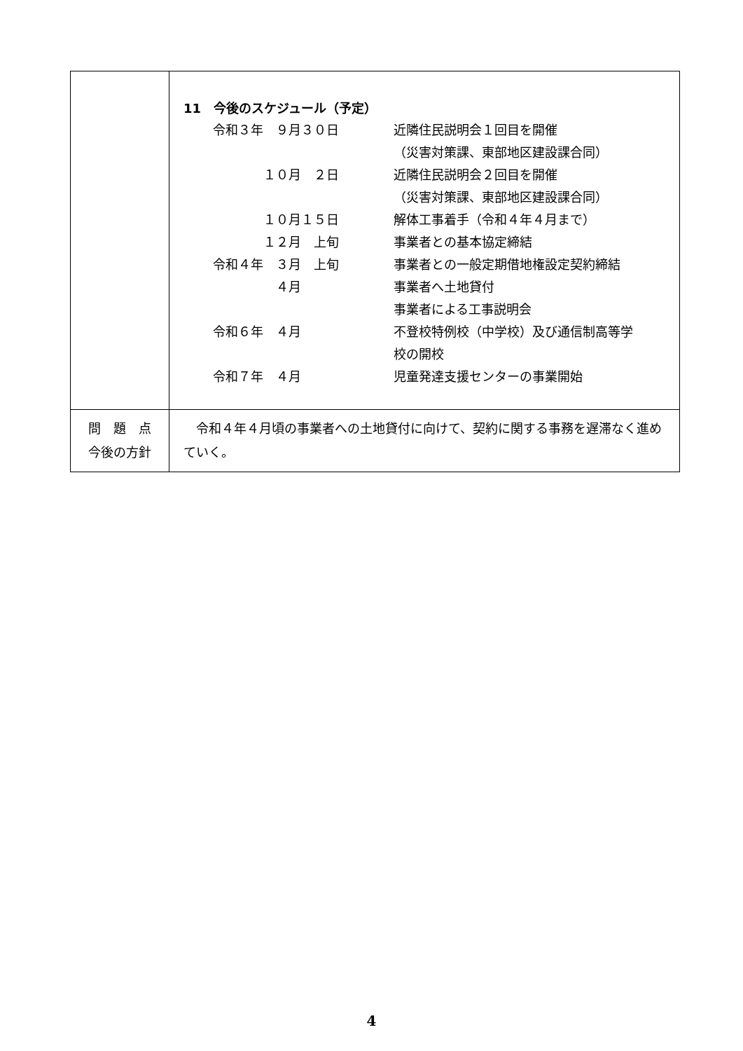| | 11 今後のスケジュール（予定） / 令和３年 ９月３０日 / 近隣住民説明会１回目を開催 / / / （災害対策課、東部地区建設課合同） / / １０月 ２日 / 近隣住民説明会２回目を開催 / / / （災害対策課、東部地区建設課合同） / / １０月１５日 / 解体工事着手（令和４年４月まで） / / １２月 上旬 / 事業者との基本協定締結 / / 令和４年 ３月 上旬 / 事業者との一般定期借地権設定契約締結 / / ４月 / 事業者へ土地貸付 / / / 事業者による工事説明会 / / 令和６年 ４月 / 不登校特例校（中学校）及び通信制高等学 校の開校 / / 令和７年 ４月 / 児童発達支援センターの事業開始 / |
| 問 題 点 今後の方針 | 令和４年４月頃の事業者への土地貸付に向けて、契約に関する事務を遅滞なく進めていく。 |
4